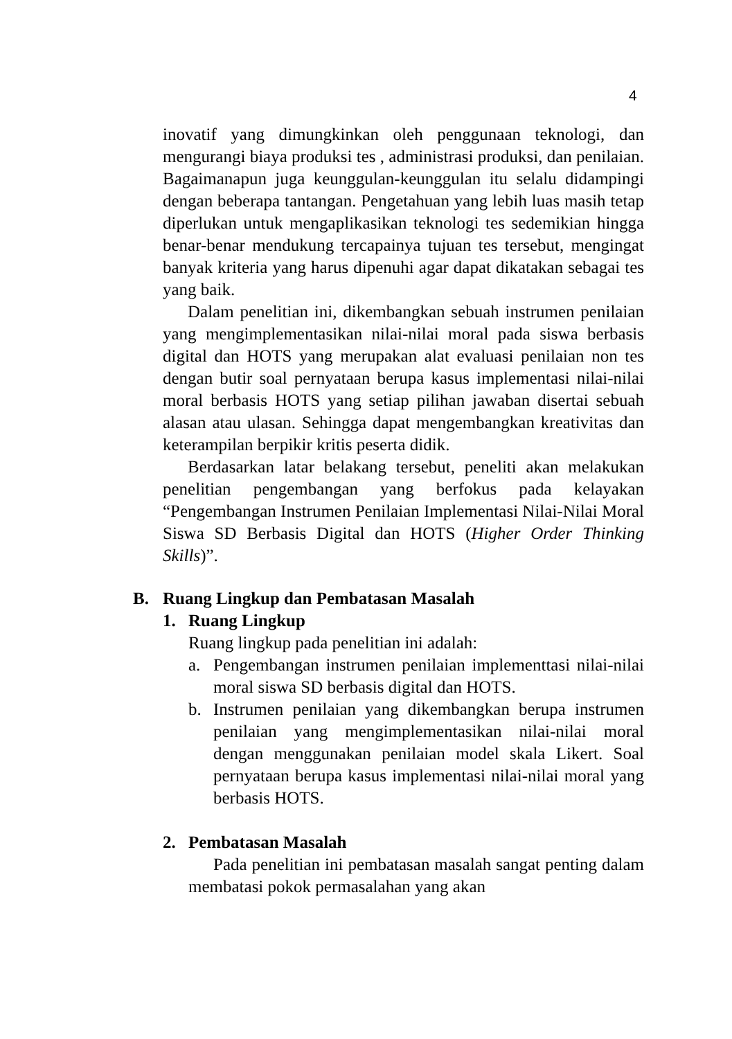4
inovatif yang dimungkinkan oleh penggunaan teknologi, dan mengurangi biaya produksi tes , administrasi produksi, dan penilaian. Bagaimanapun juga keunggulan-keunggulan itu selalu didampingi dengan beberapa tantangan. Pengetahuan yang lebih luas masih tetap diperlukan untuk mengaplikasikan teknologi tes sedemikian hingga benar-benar mendukung tercapainya tujuan tes tersebut, mengingat banyak kriteria yang harus dipenuhi agar dapat dikatakan sebagai tes yang baik.
Dalam penelitian ini, dikembangkan sebuah instrumen penilaian yang mengimplementasikan nilai-nilai moral pada siswa berbasis digital dan HOTS yang merupakan alat evaluasi penilaian non tes dengan butir soal pernyataan berupa kasus implementasi nilai-nilai moral berbasis HOTS yang setiap pilihan jawaban disertai sebuah alasan atau ulasan. Sehingga dapat mengembangkan kreativitas dan keterampilan berpikir kritis peserta didik.
Berdasarkan latar belakang tersebut, peneliti akan melakukan penelitian pengembangan yang berfokus pada kelayakan “Pengembangan Instrumen Penilaian Implementasi Nilai-Nilai Moral Siswa SD Berbasis Digital dan HOTS (Higher Order Thinking Skills)”.
B. Ruang Lingkup dan Pembatasan Masalah
1. Ruang Lingkup
Ruang lingkup pada penelitian ini adalah:
a. Pengembangan instrumen penilaian implementtasi nilai-nilai moral siswa SD berbasis digital dan HOTS.
b. Instrumen penilaian yang dikembangkan berupa instrumen penilaian yang mengimplementasikan nilai-nilai moral dengan menggunakan penilaian model skala Likert. Soal pernyataan berupa kasus implementasi nilai-nilai moral yang berbasis HOTS.
2. Pembatasan Masalah
Pada penelitian ini pembatasan masalah sangat penting dalam membatasi pokok permasalahan yang akan